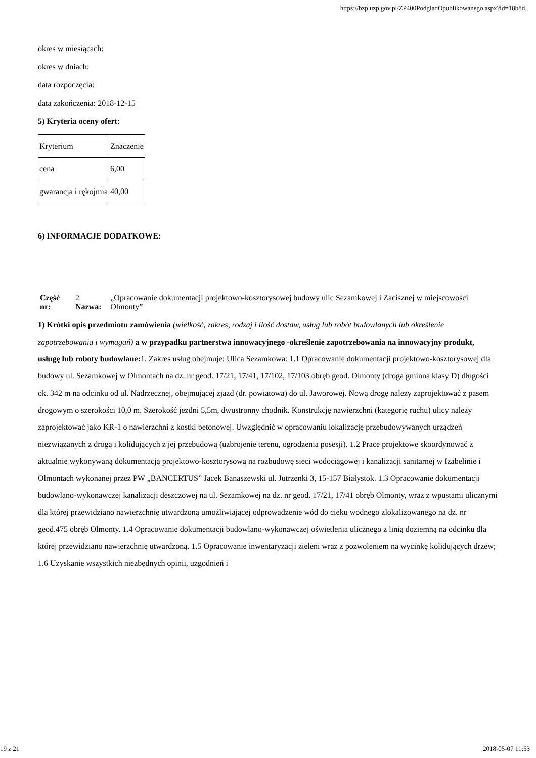https://bzp.uzp.gov.pl/ZP400PodgladOpublikowanego.aspx?id=18b8d...
okres w miesiącach:
okres w dniach:
data rozpoczęcia:
data zakończenia: 2018-12-15
5) Kryteria oceny ofert:
| Kryterium | Znaczenie |
| cena | 6,00 |
| gwarancja i rękojmia | 40,00 |
6) INFORMACJE DODATKOWE:
| Część nr: | 2 Nazwa: | „Opracowanie dokumentacji projektowo-kosztorysowej budowy ulic Sezamkowej i Zacisznej w miejscowości Olmonty” |
1) Krótki opis przedmiotu zamówienia (wielkość, zakres, rodzaj i ilość dostaw, usług lub robót budowlanych lub określenie zapotrzebowania i wymagań) a w przypadku partnerstwa innowacyjnego -określenie zapotrzebowania na innowacyjny produkt, usługę lub roboty budowlane: 1. Zakres usług obejmuje: Ulica Sezamkowa: 1.1 Opracowanie dokumentacji projektowo-kosztorysowej dla budowy ul. Sezamkowej w Olmontach na dz. nr geod. 17/21, 17/41, 17/102, 17/103 obręb geod. Olmonty (droga gminna klasy D) długości ok. 342 m na odcinku od ul. Nadrzecznej, obejmującej zjazd (dr. powiatowa) do ul. Jaworowej. Nową drogę należy zaprojektować z pasem drogowym o szerokości 10,0 m. Szerokość jezdni 5,5m, dwustronny chodnik. Konstrukcję nawierzchni (kategorię ruchu) ulicy należy zaprojektować jako KR-1 o nawierzchni z kostki betonowej. Uwzględnić w opracowaniu lokalizację przebudowywanych urządzeń niezwiązanych z drogą i kolidujących z jej przebudową (uzbrojenie terenu, ogrodzenia posesji). 1.2 Prace projektowe skoordynować z aktualnie wykonywaną dokumentacją projektowo-kosztorysową na rozbudowę sieci wodociągowej i kanalizacji sanitarnej w Izabelinie i Olmontach wykonanej przez PW „BANCERTUS” Jacek Banaszewski ul. Jutrzenki 3, 15-157 Białystok. 1.3 Opracowanie dokumentacji budowlano-wykonawczej kanalizacji deszczowej na ul. Sezamkowej na dz. nr geod. 17/21, 17/41 obręb Olmonty, wraz z wpustami ulicznymi dla której przewidziano nawierzchnię utwardzoną umożliwiającej odprowadzenie wód do cieku wodnego zlokalizowanego na dz. nr geod.475 obręb Olmonty. 1.4 Opracowanie dokumentacji budowlano-wykonawczej oświetlenia ulicznego z linią doziemną na odcinku dla której przewidziano nawierzchnię utwardzoną. 1.5 Opracowanie inwentaryzacji zieleni wraz z pozwoleniem na wycinkę kolidujących drzew; 1.6 Uzyskanie wszystkich niezbędnych opinii, uzgodnień i
19 z 21 2018-05-07 11:53